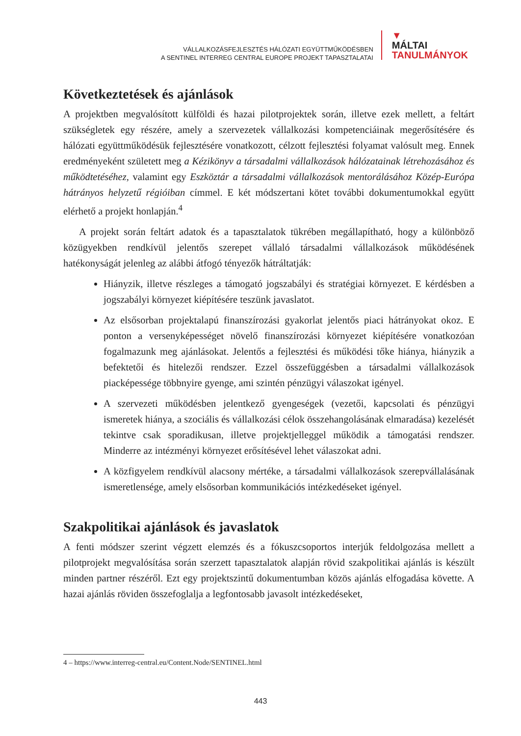VÁLLALKOZÁSFEJLESZTÉS HÁLÓZATI EGYÜTTMŰKÖDÉSBEN
A SENTINEL INTERREG CENTRAL EUROPE PROJEKT TAPASZTALATAI
▼
MÁLTAI
TANULMÁNYOK
Következtetések és ajánlások
A projektben megvalósított külföldi és hazai pilotprojektek során, illetve ezek mellett, a feltárt szükségletek egy részére, amely a szervezetek vállalkozási kompetenciáinak megerősítésére és hálózati együttműködésük fejlesztésére vonatkozott, célzott fejlesztési folyamat valósult meg. Ennek eredményeként született meg a Kézikönyv a társadalmi vállalkozások hálózatainak létrehozásához és működtetéséhez, valamint egy Eszköztár a társadalmi vállalkozások mentorálásához Közép-Európa hátrányos helyzetű régióiban címmel. E két módszertani kötet további dokumentumokkal együtt elérhető a projekt honlapján.<sup>4</sup>
A projekt során feltárt adatok és a tapasztalatok tükrében megállapítható, hogy a különböző közügyekben rendkívül jelentős szerepet vállaló társadalmi vállalkozások működésének hatékonyságát jelenleg az alábbi átfogó tényezők hátráltatják:
Hiányzik, illetve részleges a támogató jogszabályi és stratégiai környezet. E kérdésben a jogszabályi környezet kiépítésére teszünk javaslatot.
Az elsősorban projektalapú finanszírozási gyakorlat jelentős piaci hátrányokat okoz. E ponton a versenyképességet növelő finanszírozási környezet kiépítésére vonatkozóan fogalmazunk meg ajánlásokat. Jelentős a fejlesztési és működési tőke hiánya, hiányzik a befektetői és hitelezői rendszer. Ezzel összefüggésben a társadalmi vállalkozások piacképessége többnyire gyenge, ami szintén pénzügyi válaszokat igényel.
A szervezeti működésben jelentkező gyengeségek (vezetői, kapcsolati és pénzügyi ismeretek hiánya, a szociális és vállalkozási célok összehangolásának elmaradása) kezelését tekintve csak sporadikusan, illetve projektjelleggel működik a támogatási rendszer. Minderre az intézményi környezet erősítésével lehet válaszokat adni.
A közfigyelem rendkívül alacsony mértéke, a társadalmi vállalkozások szerepvállalásának ismeretlensége, amely elsősorban kommunikációs intézkedéseket igényel.
Szakpolitikai ajánlások és javaslatok
A fenti módszer szerint végzett elemzés és a fókuszcsoportos interjúk feldolgozása mellett a pilotprojekt megvalósítása során szerzett tapasztalatok alapján rövid szakpolitikai ajánlás is készült minden partner részéről. Ezt egy projektszintű dokumentumban közös ajánlás elfogadása követte. A hazai ajánlás röviden összefoglalja a legfontosabb javasolt intézkedéseket,
4 – https://www.interreg-central.eu/Content.Node/SENTINEL.html
443